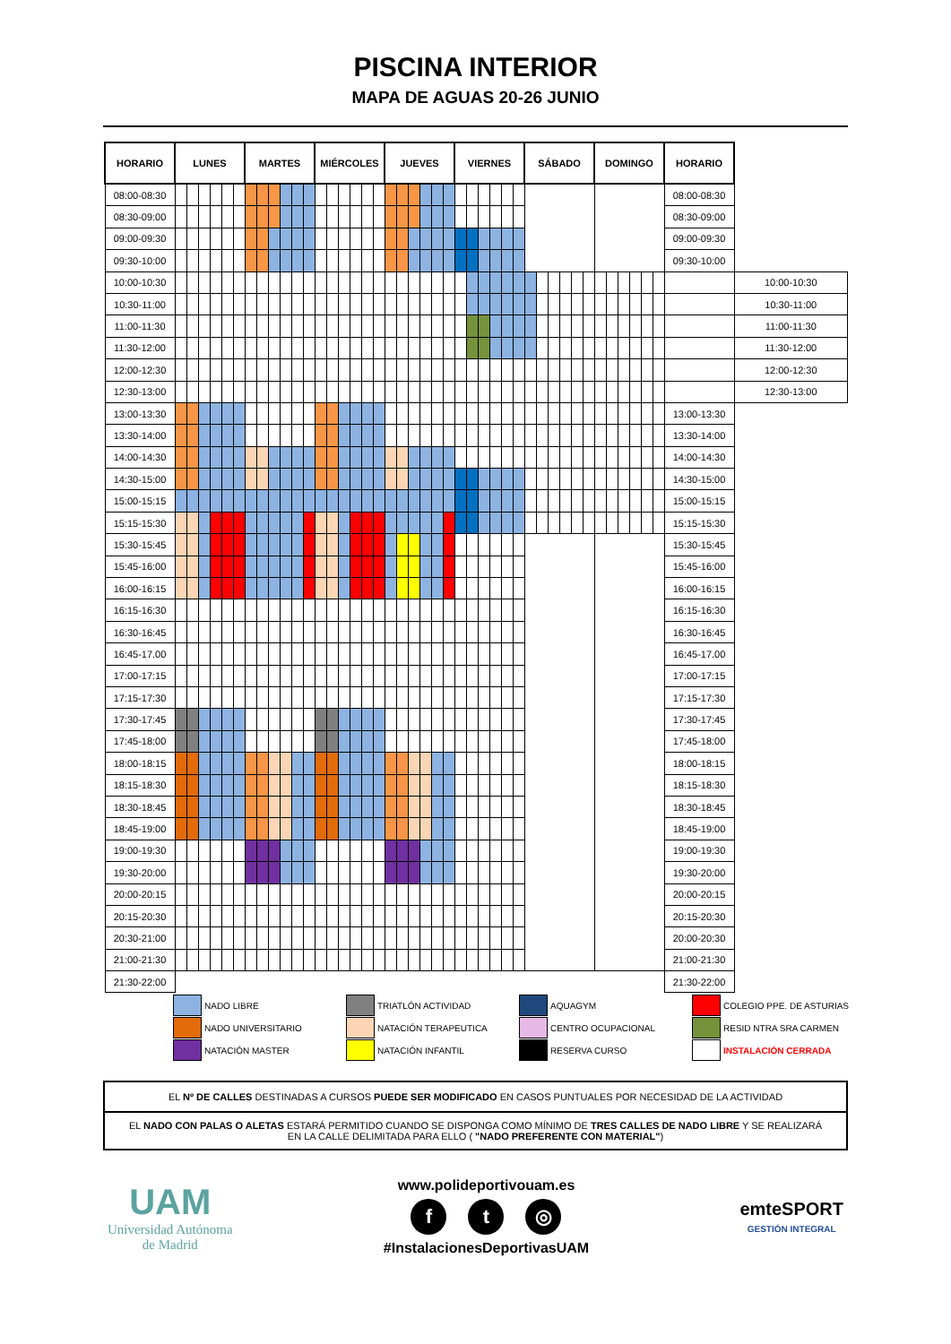PISCINA INTERIOR
MAPA DE AGUAS 20-26 JUNIO
| HORARIO | LUNES | | | | | | MARTES | | | | | | MIÉRCOLES | | | | | | JUEVES | | | | | | VIERNES | | | | | | SÁBADO | | | | | | DOMINGO | | | | | | HORARIO | |
| --- | --- | --- | --- | --- | --- | --- | --- | --- | --- | --- | --- | --- | --- | --- | --- | --- | --- | --- | --- | --- | --- | --- | --- | --- | --- | --- | --- | --- | --- | --- | --- | --- | --- | --- | --- | --- | --- | --- | --- | --- | --- | --- | --- | --- |
| 08:00-08:30 | | | | | | | | | | | | | | | | | | | | | | | | | | | | | | | | | | | | | | | | | | | 08:00-08:30 | |
| 08:30-09:00 | | | | | | | | | | | | | | | | | | | | | | | | | | | | | | | | | | | | | | | | | | | 08:30-09:00 | |
| 09:00-09:30 | | | | | | | | | | | | | | | | | | | | | | | | | | | | | | | | | | | | | | | | | | | 09:00-09:30 | |
| 09:30-10:00 | | | | | | | | | | | | | | | | | | | | | | | | | | | | | | | | | | | | | | | | | | | 09:30-10:00 | |
| 10:00-10:30 | | | | | | | | | | | | | | | | | | | | | | | | | | | | | | | | | | | | | | | | | | | | 10:00-10:30 |
| 10:30-11:00 | | | | | | | | | | | | | | | | | | | | | | | | | | | | | | | | | | | | | | | | | | | | 10:30-11:00 |
| 11:00-11:30 | | | | | | | | | | | | | | | | | | | | | | | | | | | | | | | | | | | | | | | | | | | | 11:00-11:30 |
| 11:30-12:00 | | | | | | | | | | | | | | | | | | | | | | | | | | | | | | | | | | | | | | | | | | | | 11:30-12:00 |
| 12:00-12:30 | | | | | | | | | | | | | | | | | | | | | | | | | | | | | | | | | | | | | | | | | | | | 12:00-12:30 |
| 12:30-13:00 | | | | | | | | | | | | | | | | | | | | | | | | | | | | | | | | | | | | | | | | | | | | 12:30-13:00 |
| 13:00-13:30 | | | | | | | | | | | | | | | | | | | | | | | | | | | | | | | | | | | | | | | | | | | 13:00-13:30 | |
| 13:30-14:00 | | | | | | | | | | | | | | | | | | | | | | | | | | | | | | | | | | | | | | | | | | | 13:30-14:00 | |
| 14:00-14:30 | | | | | | | | | | | | | | | | | | | | | | | | | | | | | | | | | | | | | | | | | | | 14:00-14:30 | |
| 14:30-15:00 | | | | | | | | | | | | | | | | | | | | | | | | | | | | | | | | | | | | | | | | | | | 14:30-15:00 | |
| 15:00-15:15 | | | | | | | | | | | | | | | | | | | | | | | | | | | | | | | | | | | | | | | | | | | 15:00-15:15 | |
| 15:15-15:30 | | | | | | | | | | | | | | | | | | | | | | | | | | | | | | | | | | | | | | | | | | | 15:15-15:30 | |
| 15:30-15:45 | | | | | | | | | | | | | | | | | | | | | | | | | | | | | | | | | | | | | | | | | | | 15:30-15:45 | |
| 15:45-16:00 | | | | | | | | | | | | | | | | | | | | | | | | | | | | | | | | | | | | | | | | | | | 15:45-16:00 | |
| 16:00-16:15 | | | | | | | | | | | | | | | | | | | | | | | | | | | | | | | | | | | | | | | | | | | 16:00-16:15 | |
| 16:15-16:30 | | | | | | | | | | | | | | | | | | | | | | | | | | | | | | | | | | | | | | | | | | | 16:15-16:30 | |
| 16:30-16:45 | | | | | | | | | | | | | | | | | | | | | | | | | | | | | | | | | | | | | | | | | | | 16:30-16:45 | |
| 16:45-17.00 | | | | | | | | | | | | | | | | | | | | | | | | | | | | | | | | | | | | | | | | | | | 16:45-17.00 | |
| 17:00-17:15 | | | | | | | | | | | | | | | | | | | | | | | | | | | | | | | | | | | | | | | | | | | 17:00-17:15 | |
| 17:15-17:30 | | | | | | | | | | | | | | | | | | | | | | | | | | | | | | | | | | | | | | | | | | | 17:15-17:30 | |
| 17:30-17:45 | | | | | | | | | | | | | | | | | | | | | | | | | | | | | | | | | | | | | | | | | | | 17:30-17:45 | |
| 17:45-18:00 | | | | | | | | | | | | | | | | | | | | | | | | | | | | | | | | | | | | | | | | | | | 17:45-18:00 | |
| 18:00-18:15 | | | | | | | | | | | | | | | | | | | | | | | | | | | | | | | | | | | | | | | | | | | 18:00-18:15 | |
| 18:15-18:30 | | | | | | | | | | | | | | | | | | | | | | | | | | | | | | | | | | | | | | | | | | | 18:15-18:30 | |
| 18:30-18:45 | | | | | | | | | | | | | | | | | | | | | | | | | | | | | | | | | | | | | | | | | | | 18:30-18:45 | |
| 18:45-19:00 | | | | | | | | | | | | | | | | | | | | | | | | | | | | | | | | | | | | | | | | | | | 18:45-19:00 | |
| 19:00-19:30 | | | | | | | | | | | | | | | | | | | | | | | | | | | | | | | | | | | | | | | | | | | 19:00-19:30 | |
| 19:30-20:00 | | | | | | | | | | | | | | | | | | | | | | | | | | | | | | | | | | | | | | | | | | | 19:30-20:00 | |
| 20:00-20:15 | | | | | | | | | | | | | | | | | | | | | | | | | | | | | | | | | | | | | | | | | | | 20:00-20:15 | |
| 20:15-20:30 | | | | | | | | | | | | | | | | | | | | | | | | | | | | | | | | | | | | | | | | | | | 20:15-20:30 | |
| 20:30-21:00 | | | | | | | | | | | | | | | | | | | | | | | | | | | | | | | | | | | | | | | | | | | 20:00-20:30 | |
| 21:00-21:30 | | | | | | | | | | | | | | | | | | | | | | | | | | | | | | | | | | | | | | | | | | | 21:00-21:30 | |
| 21:30-22:00 | | | | | | | | | | | | | | | | | | | | | | | | | | | | | | | | | | | | | | | | | | | 21:30-22:00 | |
NADO LIBRE
TRIATLÓN ACTIVIDAD
AQUAGYM
COLEGIO PPE. DE ASTURIAS
NADO UNIVERSITARIO
NATACIÓN TERAPEUTICA
CENTRO OCUPACIONAL
RESID NTRA SRA CARMEN
NATACIÓN MASTER
NATACIÓN INFANTIL
RESERVA CURSO
INSTALACIÓN CERRADA
EL Nº DE CALLES DESTINADAS A CURSOS PUEDE SER MODIFICADO EN CASOS PUNTUALES POR NECESIDAD DE LA ACTIVIDAD
EL NADO CON PALAS O ALETAS ESTARÁ PERMITIDO CUANDO SE DISPONGA COMO MÍNIMO DE TRES CALLES DE NADO LIBRE Y SE REALIZARÁ EN LA CALLE DELIMITADA PARA ELLO ( "NADO PREFERENTE CON MATERIAL")
UAM
Universidad Autónoma
de Madrid
www.polideportivouam.es
ft ◎
#InstalacionesDeportivasUAM
emteSPORT
GESTIÓN INTEGRAL